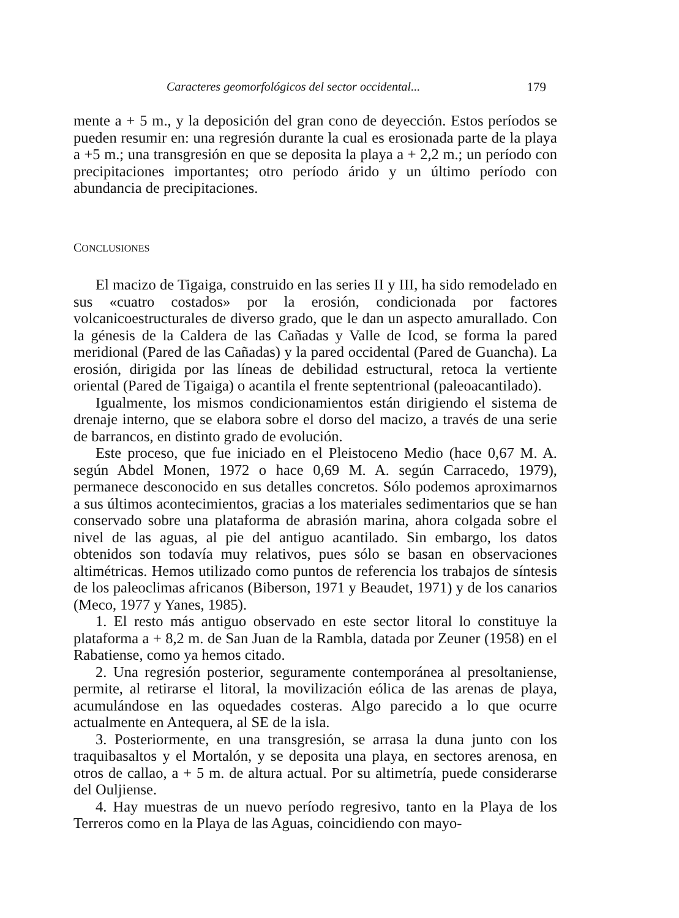Caracteres geomorfológicos del sector occidental... 179
mente a + 5 m., y la deposición del gran cono de deyección. Estos períodos se pueden resumir en: una regresión durante la cual es erosionada parte de la playa a +5 m.; una transgresión en que se deposita la playa a + 2,2 m.; un período con precipitaciones importantes; otro período árido y un último período con abundancia de precipitaciones.
CONCLUSIONES
El macizo de Tigaiga, construido en las series II y III, ha sido remodelado en sus «cuatro costados» por la erosión, condicionada por factores volcanicoestructurales de diverso grado, que le dan un aspecto amurallado. Con la génesis de la Caldera de las Cañadas y Valle de Icod, se forma la pared meridional (Pared de las Cañadas) y la pared occidental (Pared de Guancha). La erosión, dirigida por las líneas de debilidad estructural, retoca la vertiente oriental (Pared de Tigaiga) o acantila el frente septentrional (paleoacantilado).
Igualmente, los mismos condicionamientos están dirigiendo el sistema de drenaje interno, que se elabora sobre el dorso del macizo, a través de una serie de barrancos, en distinto grado de evolución.
Este proceso, que fue iniciado en el Pleistoceno Medio (hace 0,67 M. A. según Abdel Monen, 1972 o hace 0,69 M. A. según Carracedo, 1979), permanece desconocido en sus detalles concretos. Sólo podemos aproximarnos a sus últimos acontecimientos, gracias a los materiales sedimentarios que se han conservado sobre una plataforma de abrasión marina, ahora colgada sobre el nivel de las aguas, al pie del antiguo acantilado. Sin embargo, los datos obtenidos son todavía muy relativos, pues sólo se basan en observaciones altimétricas. Hemos utilizado como puntos de referencia los trabajos de síntesis de los paleoclimas africanos (Biberson, 1971 y Beaudet, 1971) y de los canarios (Meco, 1977 y Yanes, 1985).
1. El resto más antiguo observado en este sector litoral lo constituye la plataforma a + 8,2 m. de San Juan de la Rambla, datada por Zeuner (1958) en el Rabatiense, como ya hemos citado.
2. Una regresión posterior, seguramente contemporánea al presoltaniense, permite, al retirarse el litoral, la movilización eólica de las arenas de playa, acumulándose en las oquedades costeras. Algo parecido a lo que ocurre actualmente en Antequera, al SE de la isla.
3. Posteriormente, en una transgresión, se arrasa la duna junto con los traquibasaltos y el Mortalón, y se deposita una playa, en sectores arenosa, en otros de callao, a + 5 m. de altura actual. Por su altimetría, puede considerarse del Ouljiense.
4. Hay muestras de un nuevo período regresivo, tanto en la Playa de los Terreros como en la Playa de las Aguas, coincidiendo con mayo-